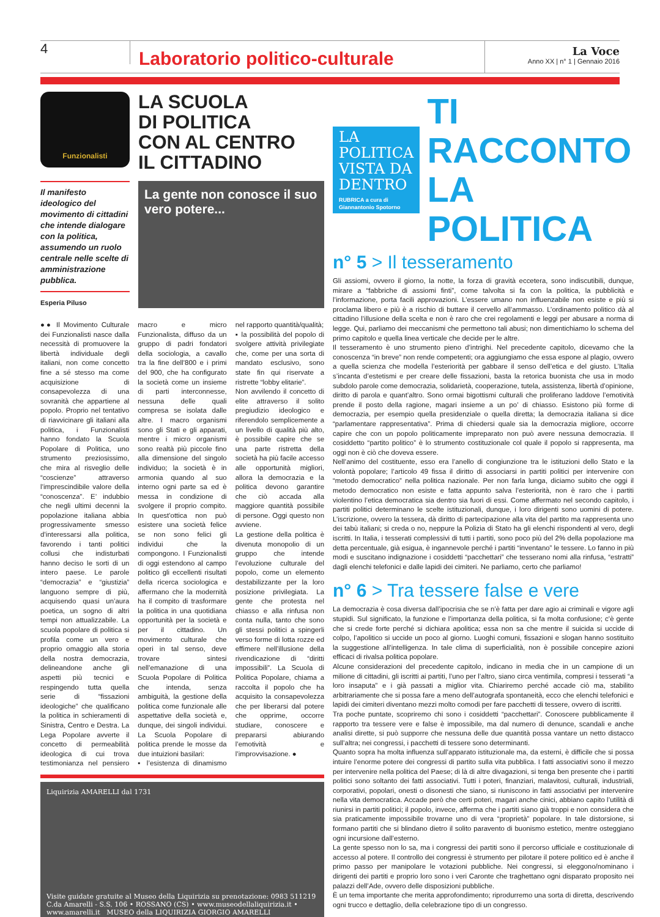4
Laboratorio politico-culturale
La Voce
Anno XX | n° 1 | Gennaio 2016
Funzionalisti
LA SCUOLA
DI POLITICA
CON AL CENTRO
IL CITTADINO
Il manifesto ideologico del movimento di cittadini che intende dialogare con la politica, assumendo un ruolo centrale nelle scelte di amministrazione pubblica.
Esperia Piluso
La gente non conosce il suo vero potere...
●● Il Movimento Culturale dei Funzionalisti nasce dalla necessità di promuovere la libertà individuale degli italiani, non come concetto fine a sé stesso ma come acquisizione di consapevolezza di una sovranità che appartiene al popolo. Proprio nel tentativo di riavvicinare gli italiani alla politica, i Funzionalisti hanno fondato la Scuola Popolare di Politica, uno strumento preziosissimo, che mira al risveglio delle “coscienze” attraverso l’imprescindibile valore della “conoscenza”. E’ indubbio che negli ultimi decenni la popolazione italiana abbia progressivamente smesso d’interessarsi alla politica, favorendo i tanti politici collusi che indisturbati hanno deciso le sorti di un intero paese. Le parole “democrazia” e “giustizia” languono sempre di più, acquisendo quasi un’aura poetica, un sogno di altri tempi non attualizzabile. La scuola popolare di politica si profila come un vero e proprio omaggio alla storia della nostra democrazia, delineandone anche gli aspetti più tecnici e respingendo tutta quella serie di “fissazioni ideologiche” che qualificano la politica in schieramenti di Sinistra, Centro e Destra. La Lega Popolare avverte il concetto di permeabilità ideologica di cui trova testimonianza nel pensiero macro e micro Funzionalista, diffuso da un gruppo di padri fondatori della sociologia, a cavallo tra la fine dell’800 e i primi del 900, che ha configurato la società come un insieme di parti interconnesse, nessuna delle quali compresa se isolata dalle altre. I macro organismi sono gli Stati e gli apparati, mentre i micro organismi sono realtà più piccole fino alla dimensione del singolo individuo; la società è in armonia quando al suo interno ogni parte sa ed è messa in condizione di svolgere il proprio compito. In quest’ottica non può esistere una società felice se non sono felici gli individui che la compongono. I Funzionalisti di oggi estendono al campo politico gli eccellenti risultati della ricerca sociologica e affermano che la modernità ha il compito di trasformare la politica in una quotidiana opportunità per la società e per il cittadino. Un movimento culturale che operi in tal senso, deve trovare sintesi nell’emanazione di una Scuola Popolare di Politica che intenda, senza ambiguità, la gestione della politica come funzionale alle aspettative della società e, dunque, dei singoli individui. La Scuola Popolare di politica prende le mosse da due intuizioni basilari:
▪ l’esistenza di dinamismo nel rapporto quantità/qualità;
▪ la possibilità del popolo di svolgere attività privilegiate che, come per una sorta di mandato esclusivo, sono state fin qui riservate a ristrette “lobby elitarie”.
Non avvilendo il concetto di elite attraverso il solito pregiudizio ideologico e riferendolo semplicemente a un livello di qualità più alto, è possibile capire che se una parte ristretta della società ha più facile accesso alle opportunità migliori, allora la democrazia e la politica devono garantire che ciò accada alla maggiore quantità possibile di persone. Oggi questo non avviene.
La gestione della politica è divenuta monopolio di un gruppo che intende l’evoluzione culturale del popolo, come un elemento destabilizzante per la loro posizione privilegiata. La gente che protesta nel chiasso e alla rinfusa non conta nulla, tanto che sono gli stessi politici a spingerli verso forme di lotta rozze ed effimere nell’illusione della rivendicazione di “diritti impossibili”. La Scuola di Politica Popolare, chiama a raccolta il popolo che ha acquisito la consapevolezza che per liberarsi dal potere che opprime, occorre studiare, conoscere e prepararsi abiurando l’emotività e l’improvvisazione. ●
Liquirizia AMARELLI dal 1731
Visite guidate gratuite al Museo della Liquirizia su prenotazione: 0983 511219
C.da Amarelli - S.S. 106 • ROSSANO (CS) • www.museodellaliquirizia.it • www.amarelli.it MUSEO della LIQUIRIZIA GIORGIO AMARELLI
LA POLITICA VISTA DA DENTRO
RUBRICA a cura di Giannantonio Spotorno
TI RACCONTO LA POLITICA
n° 5 > Il tesseramento
Gli assiomi, ovvero il giorno, la notte, la forza di gravità eccetera, sono indiscutibili, dunque, mirare a “fabbriche di assiomi finti”, come talvolta si fa con la politica, la pubblicità e l’informazione, porta facili approvazioni. L’essere umano non influenzabile non esiste e più si proclama libero e più è a rischio di buttare il cervello all’ammasso. L’ordinamento politico dà al cittadino l’illusione della scelta e non è raro che crei regolamenti e leggi per abusare a norma di legge. Qui, parliamo dei meccanismi che permettono tali abusi; non dimentichiamo lo schema del primo capitolo e quella linea verticale che decide per le altre.
Il tesseramento è uno strumento pieno d’intrighi. Nel precedente capitolo, dicevamo che la conoscenza “in breve” non rende competenti; ora aggiungiamo che essa espone al plagio, ovvero a quella scienza che modella l’esteriorità per gabbare il senso dell’etica e del giusto. L’Italia s’incanta d’estetismi e per creare delle fissazioni, basta la retorica buonista che usa in modo subdolo parole come democrazia, solidarietà, cooperazione, tutela, assistenza, libertà d’opinione, diritto di parola e quant’altro. Sono ormai bigottismi culturali che proliferano laddove l’emotività prende il posto della ragione, magari insieme a un po’ di chiasso. Esistono più forme di democrazia, per esempio quella presidenziale o quella diretta; la democrazia italiana si dice “parlamentare rappresentativa”. Prima di chiedersi quale sia la democrazia migliore, occorre capire che con un popolo politicamente impreparato non può avere nessuna democrazia. Il cosiddetto “partito politico” è lo strumento costituzionale col quale il popolo si rappresenta, ma oggi non è ciò che doveva essere.
Nell’animo del costituente, esso era l’anello di congiunzione tra le istituzioni dello Stato e la volontà popolare; l’articolo 49 fissa il diritto di associarsi in partiti politici per intervenire con “metodo democratico” nella politica nazionale. Per non farla lunga, diciamo subito che oggi il metodo democratico non esiste e fatta appunto salva l’esteriorità, non è raro che i partiti violentino l’etica democratica sia dentro sia fuori di essi. Come affermato nel secondo capitolo, i partiti politici determinano le scelte istituzionali, dunque, i loro dirigenti sono uomini di potere. L’iscrizione, ovvero la tessera, dà diritto di partecipazione alla vita del partito ma rappresenta uno dei tabù italiani; si creda o no, neppure la Polizia di Stato ha gli elenchi rispondenti al vero, degli iscritti. In Italia, i tesserati complessivi di tutti i partiti, sono poco più del 2% della popolazione ma detta percentuale, già esigua, è ingannevole perché i partiti “inventano” le tessere. Lo fanno in più modi e suscitano indignazione i cosiddetti “pacchettari” che tesserano nomi alla rinfusa, “estratti” dagli elenchi telefonici e dalle lapidi dei cimiteri. Ne parliamo, certo che parliamo!
n° 6 > Tra tessere false e vere
La democrazia è cosa diversa dall’ipocrisia che se n’è fatta per dare agio ai criminali e vigore agli stupidi. Sul significato, la funzione e l’importanza della politica, si fa molta confusione; c’è gente che si crede forte perché si dichiara apolitica; essa non sa che mentre il suicida si uccide di colpo, l’apolitico si uccide un poco al giorno. Luoghi comuni, fissazioni e slogan hanno sostituito la suggestione all’intelligenza. In tale clima di superficialità, non è possibile concepire azioni efficaci di rivalsa politica popolare.
Alcune considerazioni del precedente capitolo, indicano in media che in un campione di un milione di cittadini, gli iscritti ai partiti, l’uno per l’altro, siano circa ventimila, compresi i tesserati “a loro insaputa” e i già passati a miglior vita. Chiariremo perché accade ciò ma, stabilito arbitrariamente che si possa fare a meno dell’autografa spontaneità, ecco che elenchi telefonici e lapidi dei cimiteri diventano mezzi molto comodi per fare pacchetti di tessere, ovvero di iscritti.
Tra poche puntate, scopriremo chi sono i cosiddetti “pacchettari”. Conoscere pubblicamente il rapporto tra tessere vere e false è impossibile, ma dal numero di denunce, scandali e anche analisi dirette, si può supporre che nessuna delle due quantità possa vantare un netto distacco sull’altra; nei congressi, i pacchetti di tessere sono determinanti.
Quanto sopra ha molta influenza sull’apparato istituzionale ma, da esterni, è difficile che si possa intuire l’enorme potere dei congressi di partito sulla vita pubblica. I fatti associativi sono il mezzo per intervenire nella politica del Paese; di là di altre divagazioni, si tenga ben presente che i partiti politici sono soltanto dei fatti associativi. Tutti i poteri, finanziari, malavitosi, culturali, industriali, corporativi, popolari, onesti o disonesti che siano, si riuniscono in fatti associativi per intervenire nella vita democratica. Accade però che certi poteri, magari anche cinici, abbiano capito l’utilità di riunirsi in partiti politici; il popolo, invece, afferma che i partiti siano già troppi e non considera che sia praticamente impossibile trovarne uno di vera “proprietà” popolare. In tale distorsione, si formano partiti che si blindano dietro il solito paravento di buonismo estetico, mentre osteggiano ogni incursione dall’esterno.
La gente spesso non lo sa, ma i congressi dei partiti sono il percorso ufficiale e costituzionale di accesso al potere. Il controllo dei congressi è strumento per pilotare il potere politico ed è anche il primo passo per manipolare le votazioni pubbliche. Nei congressi, si eleggono/nominano i dirigenti dei partiti e proprio loro sono i veri Caronte che traghettano ogni disparato proposito nei palazzi dell’Ade, ovvero delle disposizioni pubbliche.
È un tema importante che merita approfondimento; riprodurremo una sorta di diretta, descrivendo ogni trucco e dettaglio, della celebrazione tipo di un congresso.